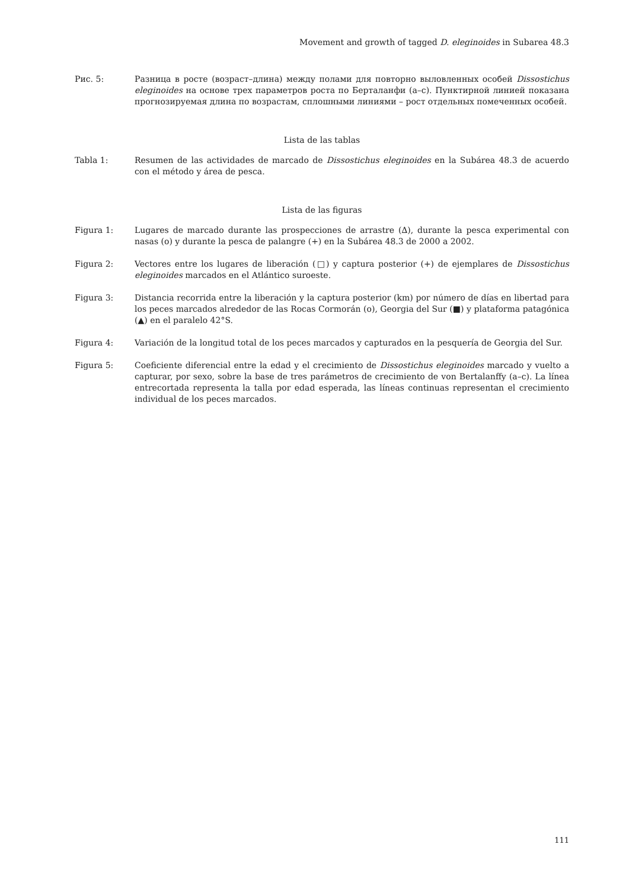Movement and growth of tagged D. eleginoides in Subarea 48.3
Рис. 5: Разница в росте (возраст–длина) между полами для повторно выловленных особей Dissostichus eleginoides на основе трех параметров роста по Берталанфи (a–c). Пунктирной линией показана прогнозируемая длина по возрастам, сплошными линиями – рост отдельных помеченных особей.
Lista de las tablas
Tabla 1: Resumen de las actividades de marcado de Dissostichus eleginoides en la Subárea 48.3 de acuerdo con el método y área de pesca.
Lista de las figuras
Figura 1: Lugares de marcado durante las prospecciones de arrastre (∆), durante la pesca experimental con nasas (o) y durante la pesca de palangre (+) en la Subárea 48.3 de 2000 a 2002.
Figura 2: Vectores entre los lugares de liberación (□) y captura posterior (+) de ejemplares de Dissostichus eleginoides marcados en el Atlántico suroeste.
Figura 3: Distancia recorrida entre la liberación y la captura posterior (km) por número de días en libertad para los peces marcados alrededor de las Rocas Cormorán (o), Georgia del Sur (■) y plataforma patagónica (▲) en el paralelo 42°S.
Figura 4: Variación de la longitud total de los peces marcados y capturados en la pesquería de Georgia del Sur.
Figura 5: Coeficiente diferencial entre la edad y el crecimiento de Dissostichus eleginoides marcado y vuelto a capturar, por sexo, sobre la base de tres parámetros de crecimiento de von Bertalanffy (a–c). La línea entrecortada representa la talla por edad esperada, las líneas continuas representan el crecimiento individual de los peces marcados.
111